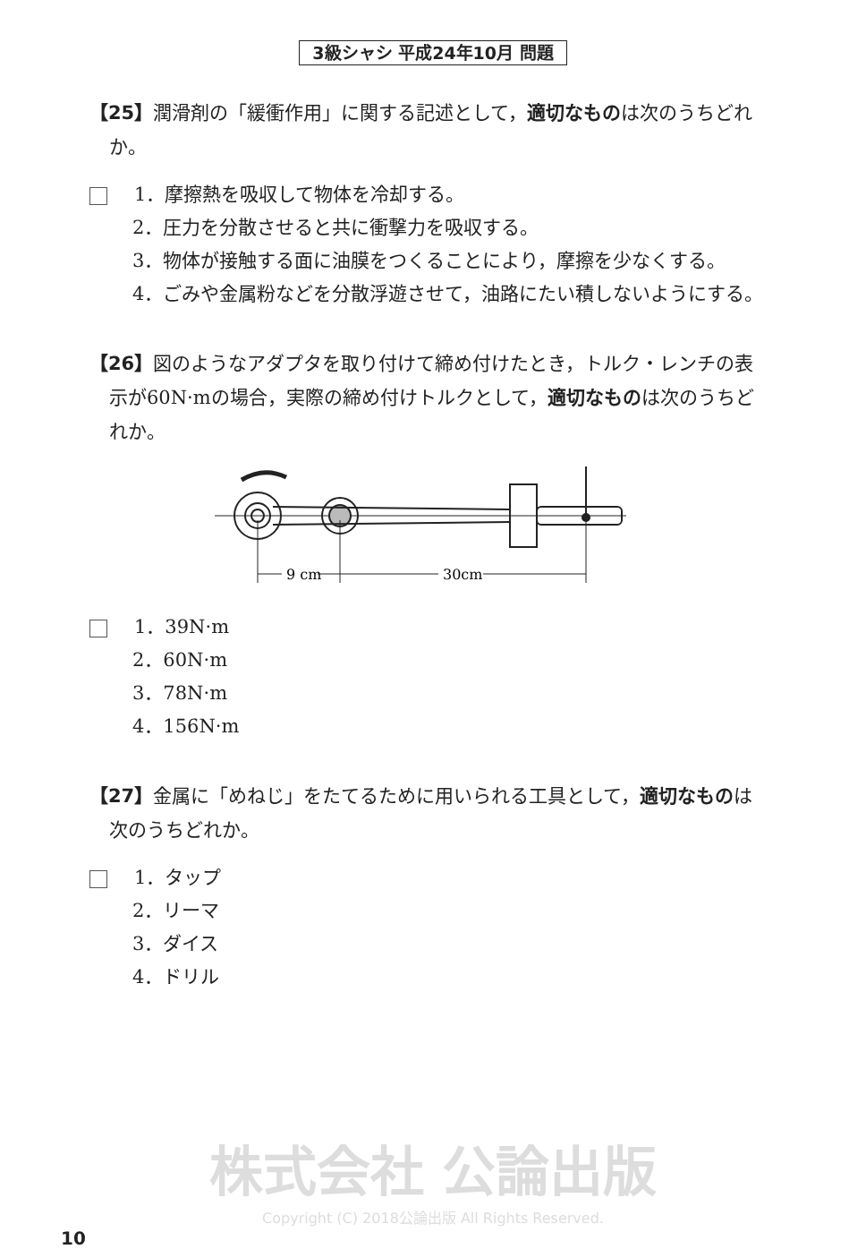3級シャシ 平成24年10月 問題
【25】潤滑剤の「緩衝作用」に関する記述として，適切なものは次のうちどれか。
1．摩擦熱を吸収して物体を冷却する。
2．圧力を分散させると共に衝撃力を吸収する。
3．物体が接触する面に油膜をつくることにより，摩擦を少なくする。
4．ごみや金属粉などを分散浮遊させて，油路にたい積しないようにする。
【26】図のようなアダプタを取り付けて締め付けたとき，トルク・レンチの表示が60N·mの場合，実際の締め付けトルクとして，適切なものは次のうちどれか。
9 cm
30cm
1．39N·m
2．60N·m
3．78N·m
4．156N·m
【27】金属に「めねじ」をたてるために用いられる工具として，適切なものは次のうちどれか。
1．タップ
2．リーマ
3．ダイス
4．ドリル
株式会社 公論出版
Copyright (C) 2018公論出版 All Rights Reserved.
10